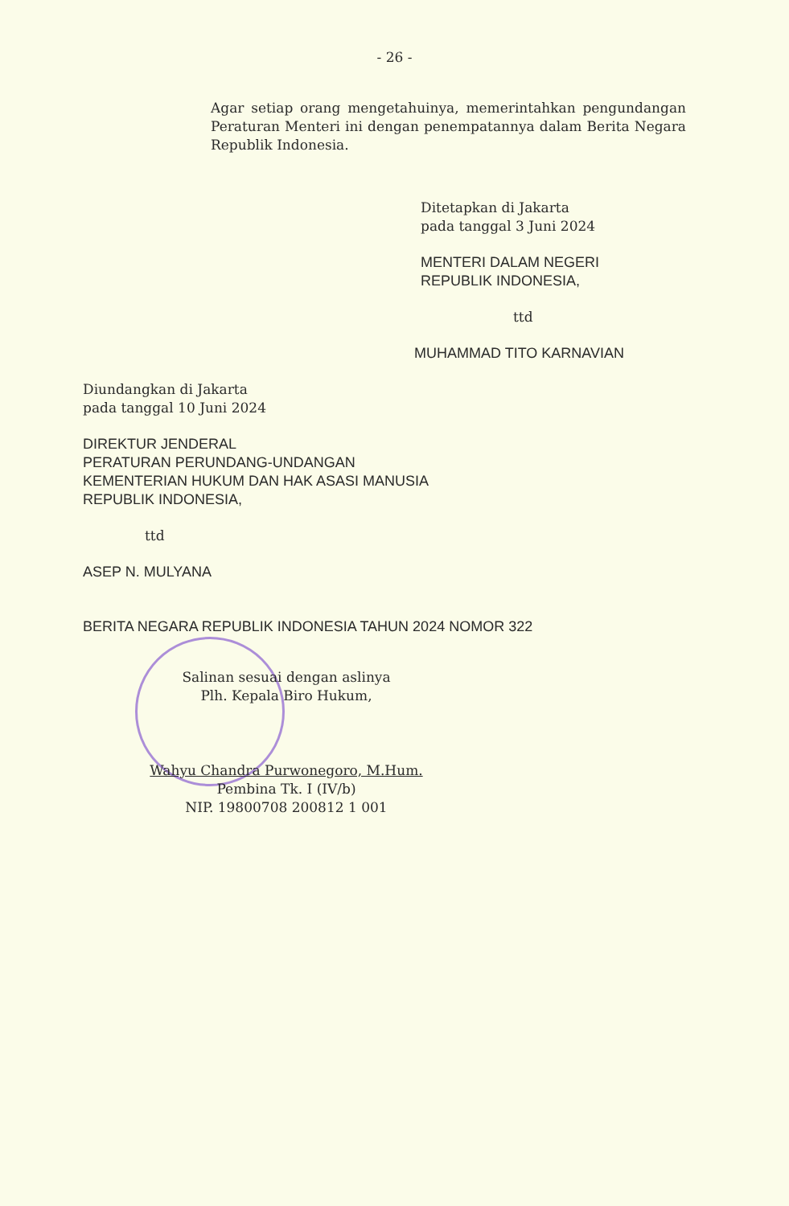- 26 -
Agar setiap orang mengetahuinya, memerintahkan pengundangan Peraturan Menteri ini dengan penempatannya dalam Berita Negara Republik Indonesia.
Ditetapkan di Jakarta
pada tanggal 3 Juni 2024
MENTERI DALAM NEGERI
REPUBLIK INDONESIA,
ttd
MUHAMMAD TITO KARNAVIAN
Diundangkan di Jakarta
pada tanggal 10 Juni 2024
DIREKTUR JENDERAL
PERATURAN PERUNDANG-UNDANGAN
KEMENTERIAN HUKUM DAN HAK ASASI MANUSIA
REPUBLIK INDONESIA,
ttd
ASEP N. MULYANA
BERITA NEGARA REPUBLIK INDONESIA TAHUN 2024 NOMOR 322
Salinan sesuai dengan aslinya
Plh. Kepala Biro Hukum,
Wahyu Chandra Purwonegoro, M.Hum.
Pembina Tk. I (IV/b)
NIP. 19800708 200812 1 001